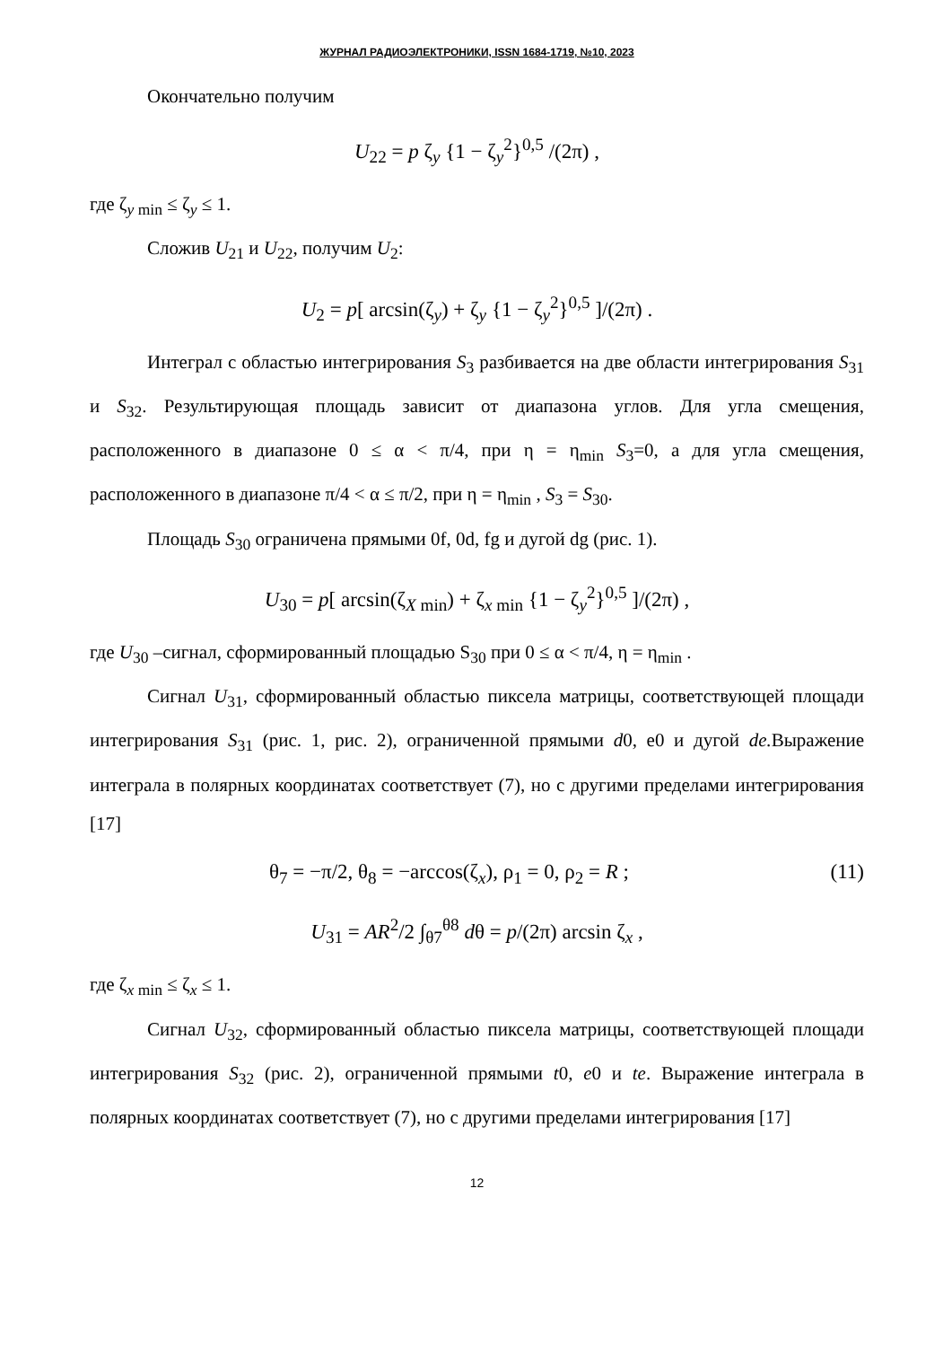ЖУРНАЛ РАДИОЭЛЕКТРОНИКИ, ISSN 1684-1719, №10, 2023
Окончательно получим
U<sub>22</sub> = p ζ<sub>y</sub> {1 − ζ<sub>y</sub><sup>2</sup>}<sup>0,5</sup> /(2π) ,
где ζ<sub>y min</sub> ≤ ζ<sub>y</sub> ≤ 1.
Сложив U<sub>21</sub> и U<sub>22</sub>, получим U<sub>2</sub>:
U<sub>2</sub> = p[ arcsin(ζ<sub>y</sub>) + ζ<sub>y</sub> {1 − ζ<sub>y</sub><sup>2</sup>}<sup>0,5</sup> ]/(2π) .
Интеграл с областью интегрирования S<sub>3</sub> разбивается на две области интегрирования S<sub>31</sub> и S<sub>32</sub>. Результирующая площадь зависит от диапазона углов. Для угла смещения, расположенного в диапазоне 0 ≤ α < π/4, при η = η<sub>min</sub> S<sub>3</sub>=0, а для угла смещения, расположенного в диапазоне π/4 < α ≤ π/2, при η = η<sub>min</sub> , S<sub>3</sub> = S<sub>30</sub>.
Площадь S<sub>30</sub> ограничена прямыми 0f, 0d, fg и дугой dg (рис. 1).
U<sub>30</sub> = p[ arcsin(ζ<sub>X min</sub>) + ζ<sub>x min</sub> {1 − ζ<sub>y</sub><sup>2</sup>}<sup>0,5</sup> ]/(2π) ,
где U<sub>30</sub> –сигнал, сформированный площадью S<sub>30</sub> при 0 ≤ α < π/4, η = η<sub>min</sub> .
Сигнал U<sub>31</sub>, сформированный областью пиксела матрицы, соответствующей площади интегрирования S<sub>31</sub> (рис. 1, рис. 2), ограниченной прямыми d0, e0 и дугой de. Выражение интеграла в полярных координатах соответствует (7), но с другими пределами интегрирования [17]
θ<sub>7</sub> = −π/2, θ<sub>8</sub> = −arccos(ζ<sub>x</sub>), ρ<sub>1</sub> = 0, ρ<sub>2</sub> = R ; (11)
U<sub>31</sub> = AR<sup>2</sup>/2 ∫<sub>θ7</sub><sup>θ8</sup> dθ = p/(2π) arcsin ζ<sub>x</sub> ,
где ζ<sub>x min</sub> ≤ ζ<sub>x</sub> ≤ 1.
Сигнал U<sub>32</sub>, сформированный областью пиксела матрицы, соответствующей площади интегрирования S<sub>32</sub> (рис. 2), ограниченной прямыми t0, e0 и te. Выражение интеграла в полярных координатах соответствует (7), но с другими пределами интегрирования [17]
12